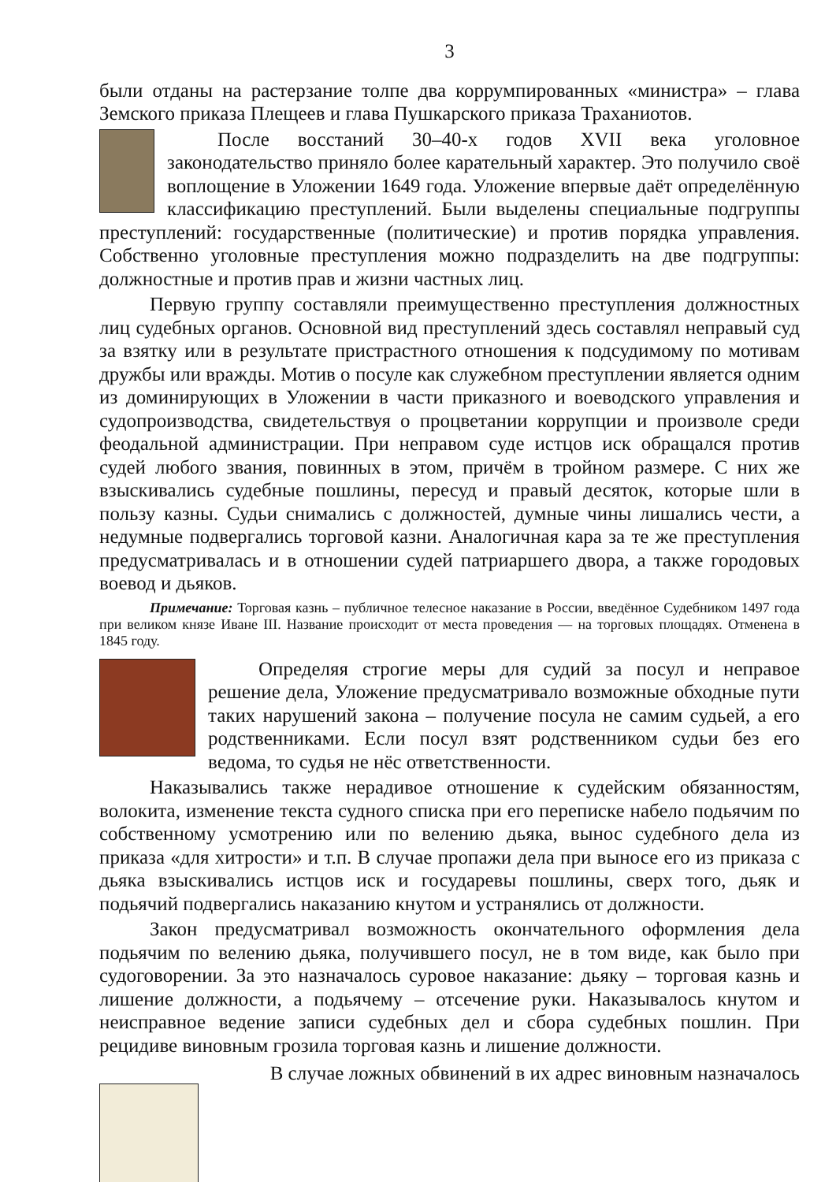3
были отданы на растерзание толпе два коррумпированных «министра» – глава Земского приказа Плещеев и глава Пушкарского приказа Траханиотов.
После восстаний 30–40-х годов XVII века уголовное законодательство приняло более карательный характер. Это получило своё воплощение в Уложении 1649 года. Уложение впервые даёт определённую классификацию преступлений. Были выделены специальные подгруппы преступлений: государственные (политические) и против порядка управления. Собственно уголовные преступления можно подразделить на две подгруппы: должностные и против прав и жизни частных лиц.
Первую группу составляли преимущественно преступления должностных лиц судебных органов. Основной вид преступлений здесь составлял неправый суд за взятку или в результате пристрастного отношения к подсудимому по мотивам дружбы или вражды. Мотив о посуле как служебном преступлении является одним из доминирующих в Уложении в части приказного и воеводского управления и судопроизводства, свидетельствуя о процветании коррупции и произволе среди феодальной администрации. При неправом суде истцов иск обращался против судей любого звания, повинных в этом, причём в тройном размере. С них же взыскивались судебные пошлины, пересуд и правый десяток, которые шли в пользу казны. Судьи снимались с должностей, думные чины лишались чести, а недумные подвергались торговой казни. Аналогичная кара за те же преступления предусматривалась и в отношении судей патриаршего двора, а также городовых воевод и дьяков.
Примечание: Торговая казнь – публичное телесное наказание в России, введённое Судебником 1497 года при великом князе Иване III. Название происходит от места проведения — на торговых площадях. Отменена в 1845 году.
Определяя строгие меры для судий за посул и неправое решение дела, Уложение предусматривало возможные обходные пути таких нарушений закона – получение посула не самим судьей, а его родственниками. Если посул взят родственником судьи без его ведома, то судья не нёс ответственности.
Наказывались также нерадивое отношение к судейским обязанностям, волокита, изменение текста судного списка при его переписке набело подьячим по собственному усмотрению или по велению дьяка, вынос судебного дела из приказа «для хитрости» и т.п. В случае пропажи дела при выносе его из приказа с дьяка взыскивались истцов иск и государевы пошлины, сверх того, дьяк и подьячий подвергались наказанию кнутом и устранялись от должности.
Закон предусматривал возможность окончательного оформления дела подьячим по велению дьяка, получившего посул, не в том виде, как было при судоговорении. За это назначалось суровое наказание: дьяку – торговая казнь и лишение должности, а подьячему – отсечение руки. Наказывалось кнутом и неисправное ведение записи судебных дел и сбора судебных пошлин. При рецидиве виновным грозила торговая казнь и лишение должности.
В случае ложных обвинений в их адрес виновным назначалось